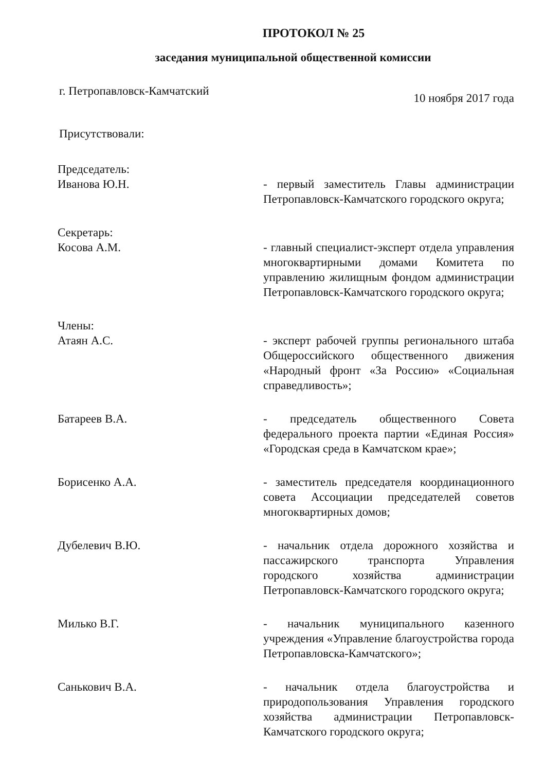ПРОТОКОЛ № 25
заседания муниципальной общественной комиссии
г. Петропавловск-Камчатский 10 ноября 2017 года
Присутствовали:
Председатель:
Иванова Ю.Н.
- первый заместитель Главы администрации Петропавловск-Камчатского городского округа;
Секретарь:
Косова А.М.
- главный специалист-эксперт отдела управления многоквартирными домами Комитета по управлению жилищным фондом администрации Петропавловск-Камчатского городского округа;
Члены:
Атаян А.С.
- эксперт рабочей группы регионального штаба Общероссийского общественного движения «Народный фронт «За Россию» «Социальная справедливость»;
Батареев В.А. - председатель общественного Совета федерального проекта партии «Единая Россия» «Городская среда в Камчатском крае»;
Борисенко А.А. - заместитель председателя координационного совета Ассоциации председателей советов многоквартирных домов;
Дубелевич В.Ю. - начальник отдела дорожного хозяйства и пассажирского транспорта Управления городского хозяйства администрации Петропавловск-Камчатского городского округа;
Милько В.Г. - начальник муниципального казенного учреждения «Управление благоустройства города Петропавловска-Камчатского»;
Санькович В.А. - начальник отдела благоустройства и природопользования Управления городского хозяйства администрации Петропавловск-Камчатского городского округа;